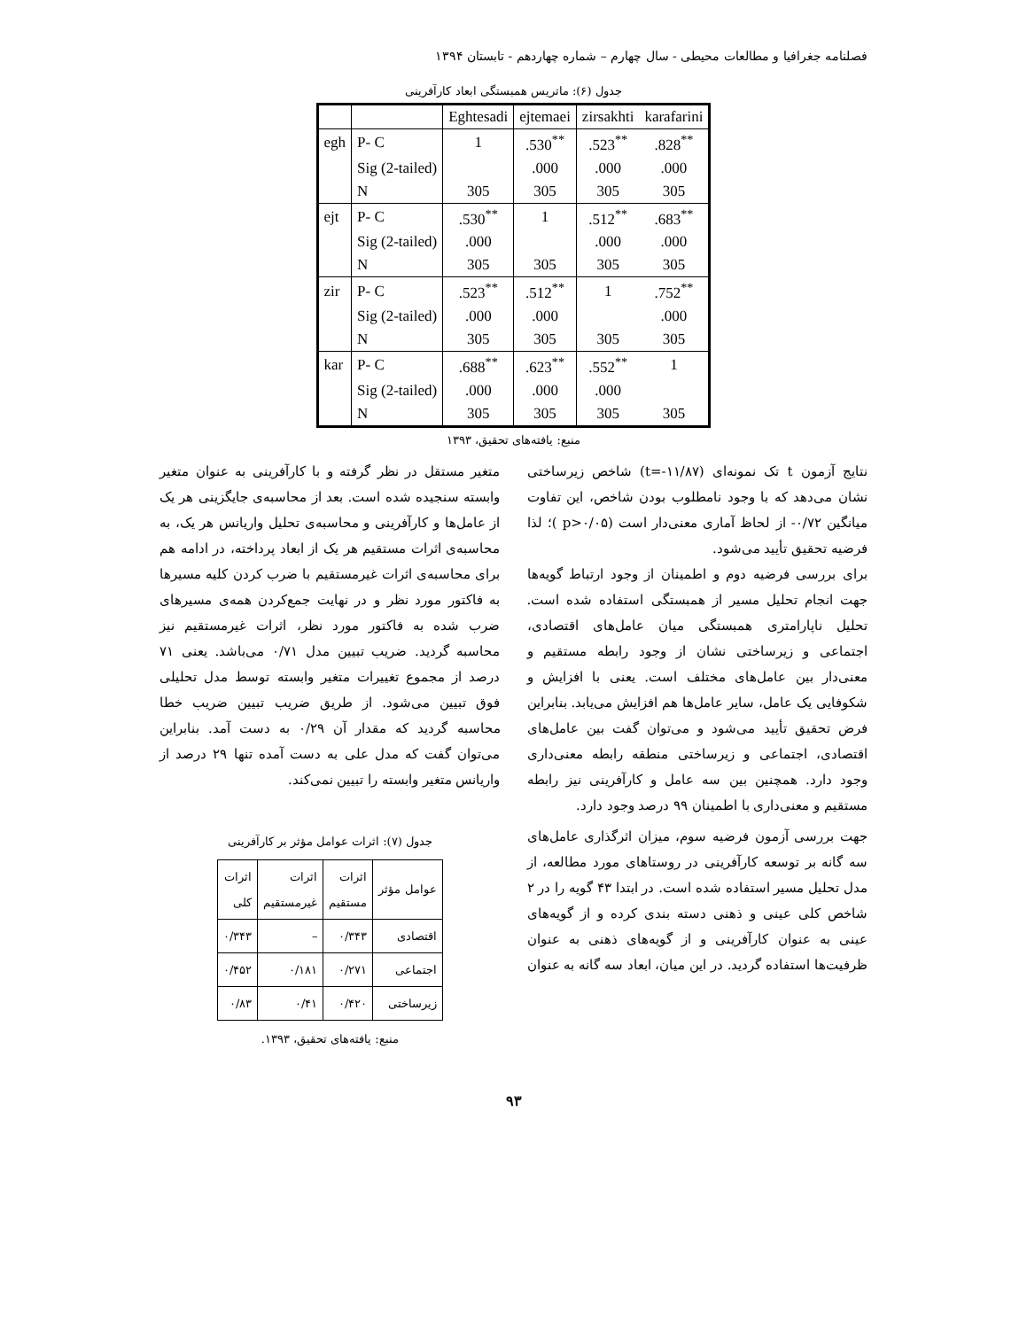فصلنامه جغرافیا و مطالعات محیطی - سال چهارم – شماره چهاردهم - تابستان ۱۳۹۴
جدول (۶): ماتریس همبستگی ابعاد کارآفرینی
| | | Eghtesadi | ejtemaei | zirsakhti | karafarini |
| --- | --- | --- | --- | --- | --- |
| egh | P- C | 1 | .530<sup>**</sup> | .523<sup>**</sup> | .828<sup>**</sup> |
| | Sig (2-tailed) | | .000 | .000 | .000 |
| | N | 305 | 305 | 305 | 305 |
| ejt | P- C | .530<sup>**</sup> | 1 | .512<sup>**</sup> | .683<sup>**</sup> |
| | Sig (2-tailed) | .000 | | .000 | .000 |
| | N | 305 | 305 | 305 | 305 |
| zir | P- C | .523<sup>**</sup> | .512<sup>**</sup> | 1 | .752<sup>**</sup> |
| | Sig (2-tailed) | .000 | .000 | | .000 |
| | N | 305 | 305 | 305 | 305 |
| kar | P- C | .688<sup>**</sup> | .623<sup>**</sup> | .552<sup>**</sup> | 1 |
| | Sig (2-tailed) | .000 | .000 | .000 | |
| | N | 305 | 305 | 305 | 305 |
منبع: یافته‌های تحقیق، ۱۳۹۳
نتایج آزمون t تک نمونه‌ای (t=-۱۱/۸۷) شاخص زیرساختی نشان می‌دهد که با وجود نامطلوب بودن شاخص، این تفاوت میانگین ۰/۷۲- از لحاظ آماری معنی‌دار است (p>۰/۰۵ )؛ لذا فرضیه تحقیق تأیید می‌شود.
برای بررسی فرضیه دوم و اطمینان از وجود ارتباط گویه‌ها جهت انجام تحلیل مسیر از همبستگی استفاده شده است. تحلیل ناپارامتری همبستگی میان عامل‌های اقتصادی، اجتماعی و زیرساختی نشان از وجود رابطه مستقیم و معنی‌دار بین عامل‌های مختلف است. یعنی با افزایش و شکوفایی یک عامل، سایر عامل‌ها هم افزایش می‌یابد. بنابراین فرض تحقیق تأیید می‌شود و می‌توان گفت بین عامل‌های اقتصادی، اجتماعی و زیرساختی منطقه رابطه معنی‌داری وجود دارد. همچنین بین سه عامل و کارآفرینی نیز رابطه مستقیم و معنی‌داری با اطمینان ۹۹ درصد وجود دارد.
جهت بررسی آزمون فرضیه سوم، میزان اثرگذاری عامل‌های سه گانه بر توسعه کارآفرینی در روستاهای مورد مطالعه، از مدل تحلیل مسیر استفاده شده است. در ابتدا ۴۳ گویه را در ۲ شاخص کلی عینی و ذهنی دسته بندی کرده و از گویه‌های عینی به عنوان کارآفرینی و از گویه‌های ذهنی به عنوان ظرفیت‌ها استفاده گردید. در این میان، ابعاد سه گانه به عنوان
متغیر مستقل در نظر گرفته و با کارآفرینی به عنوان متغیر وابسته سنجیده شده است. بعد از محاسبه‌ی جایگزینی هر یک از عامل‌ها و کارآفرینی و محاسبه‌ی تحلیل واریانس هر یک، به محاسبه‌ی اثرات مستقیم هر یک از ابعاد پرداخته، در ادامه هم برای محاسبه‌ی اثرات غیرمستقیم با ضرب کردن کلیه مسیرها به فاکتور مورد نظر و در نهایت جمع‌کردن همه‌ی مسیرهای ضرب شده به فاکتور مورد نظر، اثرات غیرمستقیم نیز محاسبه گردید. ضریب تبیین مدل ۰/۷۱ می‌باشد. یعنی ۷۱ درصد از مجموع تغییرات متغیر وابسته توسط مدل تحلیلی فوق تبیین می‌شود. از طریق ضریب تبیین ضریب خطا محاسبه گردید که مقدار آن ۰/۲۹ به دست آمد. بنابراین می‌توان گفت که مدل علی به دست آمده تنها ۲۹ درصد از واریانس متغیر وابسته را تبیین نمی‌کند.
جدول (۷): اثرات عوامل مؤثر بر کارآفرینی
| عوامل مؤثر | اثرات مستقیم | اثرات غیرمستقیم | اثرات کلی |
| --- | --- | --- | --- |
| اقتصادی | ۰/۳۴۳ | – | ۰/۳۴۳ |
| اجتماعی | ۰/۲۷۱ | ۰/۱۸۱ | ۰/۴۵۲ |
| زیرساختی | ۰/۴۲۰ | ۰/۴۱ | ۰/۸۳ |
منبع: یافته‌های تحقیق، ۱۳۹۳.
۹۳